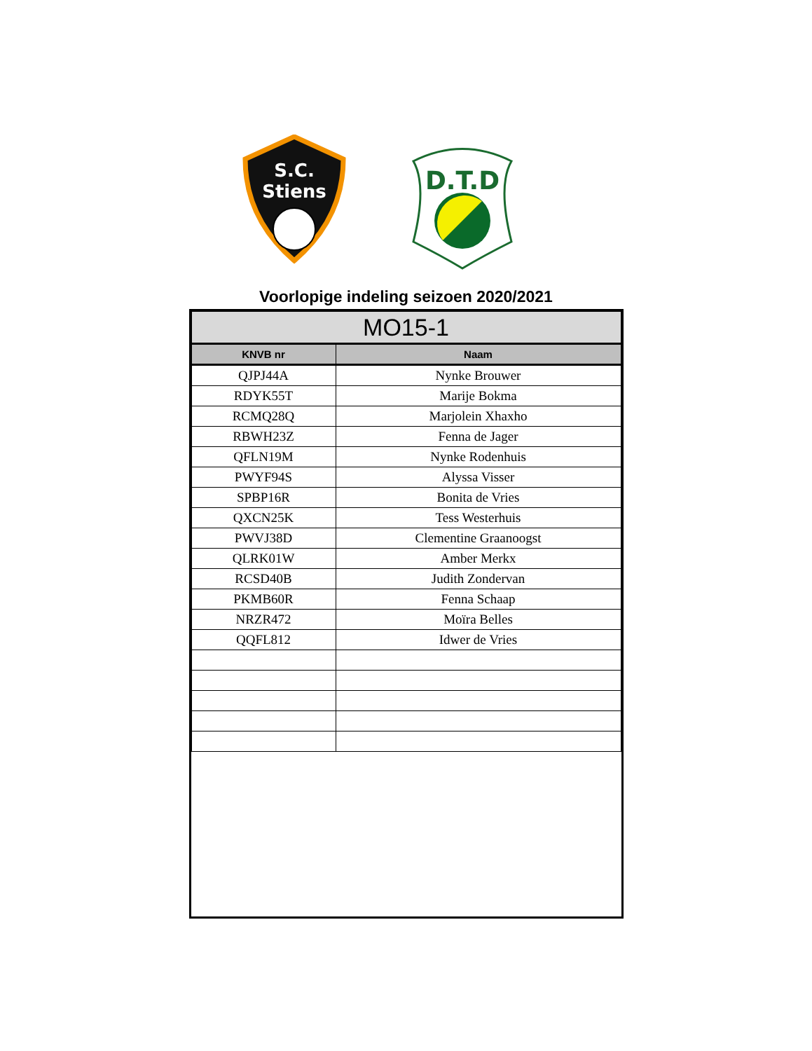S.C.
Stiens
D.T.D
Voorlopige indeling seizoen 2020/2021
| MO15-1 | |
| --- | --- |
| KNVB nr | Naam |
| QJPJ44A | Nynke Brouwer |
| RDYK55T | Marije Bokma |
| RCMQ28Q | Marjolein Xhaxho |
| RBWH23Z | Fenna de Jager |
| QFLN19M | Nynke Rodenhuis |
| PWYF94S | Alyssa Visser |
| SPBP16R | Bonita de Vries |
| QXCN25K | Tess Westerhuis |
| PWVJ38D | Clementine Graanoogst |
| QLRK01W | Amber Merkx |
| RCSD40B | Judith Zondervan |
| PKMB60R | Fenna Schaap |
| NRZR472 | Moïra Belles |
| QQFL812 | Idwer de Vries |